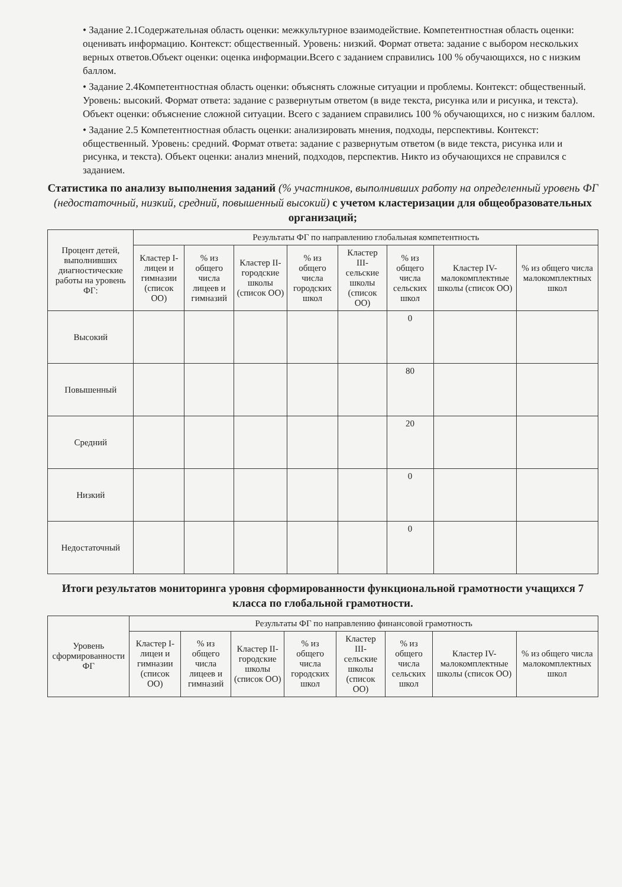• Задание 2.1Содержательная область оценки: межкультурное взаимодействие. Компетентностная область оценки: оценивать информацию. Контекст: общественный. Уровень: низкий. Формат ответа: задание с выбором нескольких верных ответов.Объект оценки: оценка информации.Всего с заданием справились 100 % обучающихся, но с низким баллом.
• Задание 2.4Компетентностная область оценки: объяснять сложные ситуации и проблемы. Контекст: общественный. Уровень: высокий. Формат ответа: задание с развернутым ответом (в виде текста, рисунка или и рисунка, и текста). Объект оценки: объяснение сложной ситуации. Всего с заданием справились 100 % обучающихся, но с низким баллом.
• Задание 2.5 Компетентностная область оценки: анализировать мнения, подходы, перспективы. Контекст: общественный. Уровень: средний. Формат ответа: задание с развернутым ответом (в виде текста, рисунка или и рисунка, и текста). Объект оценки: анализ мнений, подходов, перспектив. Никто из обучающихся не справился с заданием.
Статистика по анализу выполнения заданий (% участников, выполнивших работу на определенный уровень ФГ (недостаточный, низкий, средний, повышенный высокий) с учетом кластеризации для общеобразовательных организаций;
| Процент детей, выполнивших диагностические работы на уровень ФГ: | Результаты ФГ по направлению глобальная компетентность | | | | | | | |
| --- | --- | --- | --- | --- | --- | --- | --- | --- |
| | Кластер I- лицеи и гимназии (список ОО) | % из общего числа лицеев и гимназий | Кластер II- городские школы (список ОО) | % из общего числа городских школ | Кластер III- сельские школы (список ОО) | % из общего числа сельских школ | Кластер IV- малокомплектные школы (список ОО) | % из общего числа малокомплектных школ |
| Высокий | | | | | | 0 | | |
| Повышенный | | | | | | 80 | | |
| Средний | | | | | | 20 | | |
| Низкий | | | | | | 0 | | |
| Недостаточный | | | | | | 0 | | |
Итоги результатов мониторинга уровня сформированности функциональной грамотности учащихся 7 класса по глобальной грамотности.
| Уровень сформированности ФГ | Результаты ФГ по направлению финансовой грамотность | | | | | | | |
| --- | --- | --- | --- | --- | --- | --- | --- | --- |
| | Кластер I- лицеи и гимназии (список ОО) | % из общего числа лицеев и гимназий | Кластер II- городские школы (список ОО) | % из общего числа городских школ | Кластер III- сельские школы (список ОО) | % из общего числа сельских школ | Кластер IV- малокомплектные школы (список ОО) | % из общего числа малокомплектных школ |